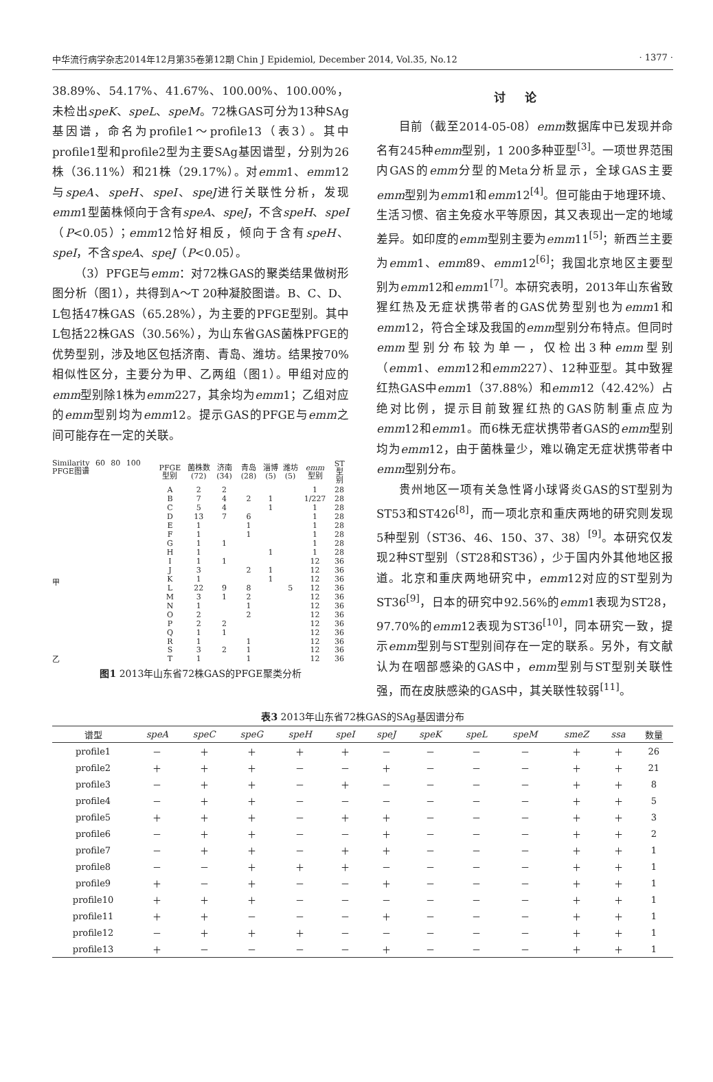中华流行病学杂志2014年12月第35卷第12期 Chin J Epidemiol, December 2014, Vol.35, No.12 · 1377 ·
38.89%、54.17%、41.67%、100.00%、100.00%，未检出speK、speL、speM。72株GAS可分为13种SAg基因谱，命名为profile1～profile13（表3）。其中profile1型和profile2型为主要SAg基因谱型，分别为26株（36.11%）和21株（29.17%）。对emm1、emm12与speA、speH、speI、speJ进行关联性分析，发现emm1型菌株倾向于含有speA、speJ，不含speH、speI（P<0.05）；emm12恰好相反，倾向于含有speH、speI，不含speA、speJ（P<0.05）。
（3）PFGE与emm：对72株GAS的聚类结果做树形图分析（图1），共得到A～T 20种凝胶图谱。B、C、D、L包括47株GAS（65.28%），为主要的PFGE型别。其中L包括22株GAS（30.56%），为山东省GAS菌株PFGE的优势型别，涉及地区包括济南、青岛、潍坊。结果按70%相似性区分，主要分为甲、乙两组（图1）。甲组对应的emm型别除1株为emm227，其余均为emm1；乙组对应的emm型别均为emm12。提示GAS的PFGE与emm之间可能存在一定的关联。
Similarity 60 80 100 PFGE图谱
甲
乙
| PFGE型别 | 菌株数(72) | 济南(34) | 青岛(28) | 淄博(5) | 潍坊(5) | emm 型别 | ST型别 |
| A | 2 | 2 | | | | 1 | 28 |
| B | 7 | 4 | 2 | 1 | | 1/227 | 28 |
| C | 5 | 4 | | 1 | | 1 | 28 |
| D | 13 | 7 | 6 | | | 1 | 28 |
| E | 1 | | 1 | | | 1 | 28 |
| F | 1 | | 1 | | | 1 | 28 |
| G | 1 | 1 | | | | 1 | 28 |
| H | 1 | | | 1 | | 1 | 28 |
| I | 1 | 1 | | | | 12 | 36 |
| J | 3 | | 2 | 1 | | 12 | 36 |
| K | 1 | | | 1 | | 12 | 36 |
| L | 22 | 9 | 8 | | 5 | 12 | 36 |
| M | 3 | 1 | 2 | | | 12 | 36 |
| N | 1 | | 1 | | | 12 | 36 |
| O | 2 | | 2 | | | 12 | 36 |
| P | 2 | 2 | | | | 12 | 36 |
| Q | 1 | 1 | | | | 12 | 36 |
| R | 1 | | 1 | | | 12 | 36 |
| S | 3 | 2 | 1 | | | 12 | 36 |
| T | 1 | | 1 | | | 12 | 36 |
图1 2013年山东省72株GAS的PFGE聚类分析
讨论
目前（截至2014-05-08）emm数据库中已发现并命名有245种emm型别，1 200多种亚型<sup>[3]</sup>。一项世界范围内GAS的emm分型的Meta分析显示，全球GAS主要emm型别为emm1和emm12<sup>[4]</sup>。但可能由于地理环境、生活习惯、宿主免疫水平等原因，其又表现出一定的地域差异。如印度的emm型别主要为emm11<sup>[5]</sup>；新西兰主要为emm1、emm89、emm12<sup>[6]</sup>；我国北京地区主要型别为emm12和emm1<sup>[7]</sup>。本研究表明，2013年山东省致猩红热及无症状携带者的GAS优势型别也为emm1和emm12，符合全球及我国的emm型别分布特点。但同时emm型别分布较为单一，仅检出3种emm型别（emm1、emm12和emm227）、12种亚型。其中致猩红热GAS中emm1（37.88%）和emm12（42.42%）占绝对比例，提示目前致猩红热的GAS防制重点应为emm12和emm1。而6株无症状携带者GAS的emm型别均为emm12，由于菌株量少，难以确定无症状携带者中emm型别分布。
贵州地区一项有关急性肾小球肾炎GAS的ST型别为ST53和ST426<sup>[8]</sup>，而一项北京和重庆两地的研究则发现5种型别（ST36、46、150、37、38）<sup>[9]</sup>。本研究仅发现2种ST型别（ST28和ST36），少于国内外其他地区报道。北京和重庆两地研究中，emm12对应的ST型别为ST36<sup>[9]</sup>，日本的研究中92.56%的emm1表现为ST28，97.70%的emm12表现为ST36<sup>[10]</sup>，同本研究一致，提示emm型别与ST型别间存在一定的联系。另外，有文献认为在咽部感染的GAS中，emm型别与ST型别关联性强，而在皮肤感染的GAS中，其关联性较弱<sup>[11]</sup>。
表3 2013年山东省72株GAS的SAg基因谱分布
| 谱型 | speA | speC | speG | speH | speI | speJ | speK | speL | speM | smeZ | ssa | 数量 |
| --- | --- | --- | --- | --- | --- | --- | --- | --- | --- | --- | --- | --- |
| profile1 | － | ＋ | ＋ | ＋ | ＋ | － | － | － | － | ＋ | ＋ | 26 |
| profile2 | ＋ | ＋ | ＋ | － | － | ＋ | － | － | － | ＋ | ＋ | 21 |
| profile3 | － | ＋ | ＋ | － | ＋ | － | － | － | － | ＋ | ＋ | 8 |
| profile4 | － | ＋ | ＋ | － | － | － | － | － | － | ＋ | ＋ | 5 |
| profile5 | ＋ | ＋ | ＋ | － | ＋ | ＋ | － | － | － | ＋ | ＋ | 3 |
| profile6 | － | ＋ | ＋ | － | － | ＋ | － | － | － | ＋ | ＋ | 2 |
| profile7 | － | ＋ | ＋ | － | ＋ | ＋ | － | － | － | ＋ | ＋ | 1 |
| profile8 | － | － | ＋ | ＋ | ＋ | － | － | － | － | ＋ | ＋ | 1 |
| profile9 | ＋ | － | ＋ | － | － | ＋ | － | － | － | ＋ | ＋ | 1 |
| profile10 | ＋ | ＋ | ＋ | － | － | － | － | － | － | ＋ | ＋ | 1 |
| profile11 | ＋ | ＋ | － | － | － | ＋ | － | － | － | ＋ | ＋ | 1 |
| profile12 | － | ＋ | ＋ | ＋ | － | － | － | － | － | ＋ | ＋ | 1 |
| profile13 | ＋ | － | － | － | － | ＋ | － | － | － | ＋ | ＋ | 1 |